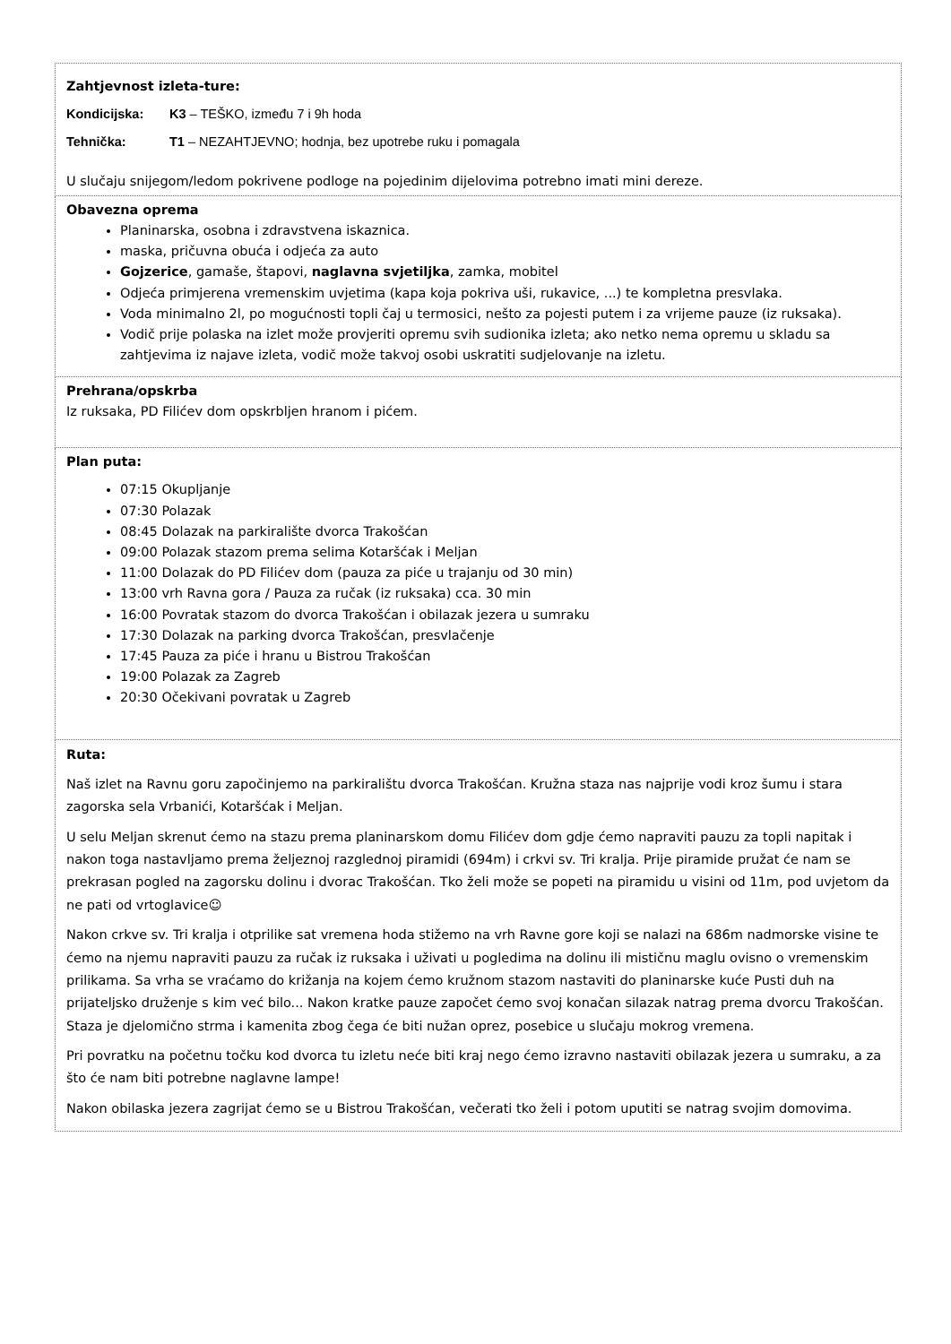| Zahtjevnost izleta-ture: Kondicijska: K3 – TEŠKO, između 7 i 9h hoda Tehnička: T1 – NEZAHTJEVNO; hodnja, bez upotrebe ruku i pomagala U slučaju snijegom/ledom pokrivene podloge na pojedinim dijelovima potrebno imati mini dereze. |
| Obavezna oprema Planinarska, osobna i zdravstvena iskaznica. maska, pričuvna obuća i odjeća za auto Gojzerice , gamaše, štapovi, naglavna svjetiljka , zamka, mobitel Odjeća primjerena vremenskim uvjetima (kapa koja pokriva uši, rukavice, ...) te kompletna presvlaka. Voda minimalno 2l, po mogućnosti topli čaj u termosici, nešto za pojesti putem i za vrijeme pauze (iz ruksaka). Vodič prije polaska na izlet može provjeriti opremu svih sudionika izleta; ako netko nema opremu u skladu sa zahtjevima iz najave izleta, vodič može takvoj osobi uskratiti sudjelovanje na izletu. |
| Prehrana/opskrba Iz ruksaka, PD Filićev dom opskrbljen hranom i pićem. |
| Plan puta: 07:15 Okupljanje 07:30 Polazak 08:45 Dolazak na parkiralište dvorca Trakošćan 09:00 Polazak stazom prema selima Kotaršćak i Meljan 11:00 Dolazak do PD Filićev dom (pauza za piće u trajanju od 30 min) 13:00 vrh Ravna gora / Pauza za ručak (iz ruksaka) cca. 30 min 16:00 Povratak stazom do dvorca Trakošćan i obilazak jezera u sumraku 17:30 Dolazak na parking dvorca Trakošćan, presvlačenje 17:45 Pauza za piće i hranu u Bistrou Trakošćan 19:00 Polazak za Zagreb 20:30 Očekivani povratak u Zagreb |
| Ruta: Naš izlet na Ravnu goru započinjemo na parkiralištu dvorca Trakošćan. Kružna staza nas najprije vodi kroz šumu i stara zagorska sela Vrbanići, Kotaršćak i Meljan. U selu Meljan skrenut ćemo na stazu prema planinarskom domu Filićev dom gdje ćemo napraviti pauzu za topli napitak i nakon toga nastavljamo prema željeznoj razglednoj piramidi (694m) i crkvi sv. Tri kralja. Prije piramide pružat će nam se prekrasan pogled na zagorsku dolinu i dvorac Trakošćan. Tko želi može se popeti na piramidu u visini od 11m, pod uvjetom da ne pati od vrtoglavice☺ Nakon crkve sv. Tri kralja i otprilike sat vremena hoda stižemo na vrh Ravne gore koji se nalazi na 686m nadmorske visine te ćemo na njemu napraviti pauzu za ručak iz ruksaka i uživati u pogledima na dolinu ili mističnu maglu ovisno o vremenskim prilikama. Sa vrha se vraćamo do križanja na kojem ćemo kružnom stazom nastaviti do planinarske kuće Pusti duh na prijateljsko druženje s kim već bilo... Nakon kratke pauze započet ćemo svoj konačan silazak natrag prema dvorcu Trakošćan. Staza je djelomično strma i kamenita zbog čega će biti nužan oprez, posebice u slučaju mokrog vremena. Pri povratku na početnu točku kod dvorca tu izletu neće biti kraj nego ćemo izravno nastaviti obilazak jezera u sumraku, a za što će nam biti potrebne naglavne lampe! Nakon obilaska jezera zagrijat ćemo se u Bistrou Trakošćan, večerati tko želi i potom uputiti se natrag svojim domovima. |